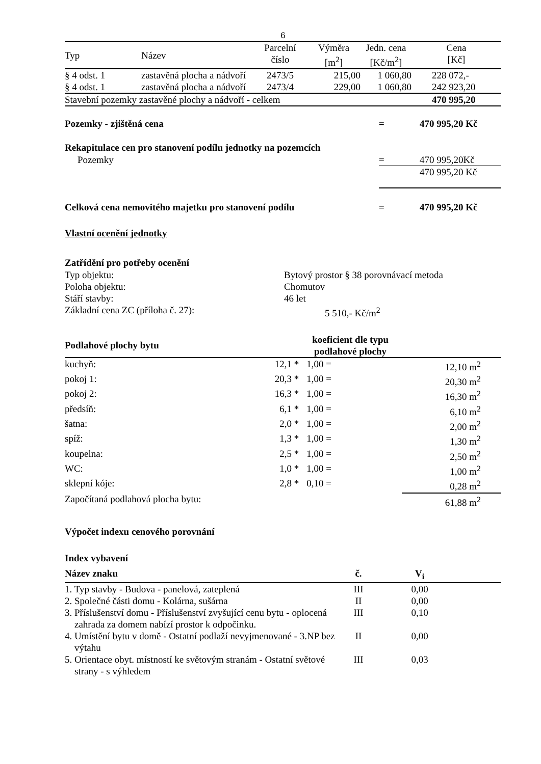6
| Typ | Název | Parcelní číslo | Výměra [m<sup>2</sup>] | Jedn. cena [Kč/m<sup>2</sup>] | Cena [Kč] |
| --- | --- | --- | --- | --- | --- |
| § 4 odst. 1 | zastavěná plocha a nádvoří | 2473/5 | 215,00 | 1 060,80 | 228 072,- |
| § 4 odst. 1 | zastavěná plocha a nádvoří | 2473/4 | 229,00 | 1 060,80 | 242 923,20 |
| Stavební pozemky zastavěné plochy a nádvoří - celkem | | | | | 470 995,20 |
| Pozemky - zjištěná cena | = | 470 995,20 Kč |
Rekapitulace cen pro stanovení podílu jednotky na pozemcích
| Pozemky | = | 470 995,20Kč |
| | | 470 995,20 Kč |
| Celková cena nemovitého majetku pro stanovení podílu | = | 470 995,20 Kč |
Vlastní ocenění jednotky
Zatřídění pro potřeby ocenění
| Typ objektu: | Bytový prostor § 38 porovnávací metoda |
| Poloha objektu: | Chomutov |
| Stáří stavby: | 46 let |
| Základní cena ZC (příloha č. 27): | 5 510,- Kč/m<sup>2</sup> |
| Podlahové plochy bytu | | | koeficient dle typu podlahové plochy | | |
| kuchyň: | | 12,1 * | 1,00 = | | 12,10 m<sup>2</sup> |
| pokoj 1: | | 20,3 * | 1,00 = | | 20,30 m<sup>2</sup> |
| pokoj 2: | | 16,3 * | 1,00 = | | 16,30 m<sup>2</sup> |
| předsíň: | | 6,1 * | 1,00 = | | 6,10 m<sup>2</sup> |
| šatna: | | 2,0 * | 1,00 = | | 2,00 m<sup>2</sup> |
| spíž: | | 1,3 * | 1,00 = | | 1,30 m<sup>2</sup> |
| koupelna: | | 2,5 * | 1,00 = | | 2,50 m<sup>2</sup> |
| WC: | | 1,0 * | 1,00 = | | 1,00 m<sup>2</sup> |
| sklepní kóje: | | 2,8 * | 0,10 = | | 0,28 m<sup>2</sup> |
| Započítaná podlahová plocha bytu: | | | | | 61,88 m<sup>2</sup> |
Výpočet indexu cenového porovnání
Index vybavení
| Název znaku | č. | V<sub>i</sub> | |
| 1. Typ stavby - Budova - panelová, zateplená | III | 0,00 | |
| 2. Společné části domu - Kolárna, sušárna | II | 0,00 | |
| 3. Příslušenství domu - Příslušenství zvyšující cenu bytu - oplocená zahrada za domem nabízí prostor k odpočinku. | III | 0,10 | |
| 4. Umístění bytu v domě - Ostatní podlaží nevyjmenované - 3.NP bez výtahu | II | 0,00 | |
| 5. Orientace obyt. místností ke světovým stranám - Ostatní světové strany - s výhledem | III | 0,03 | |